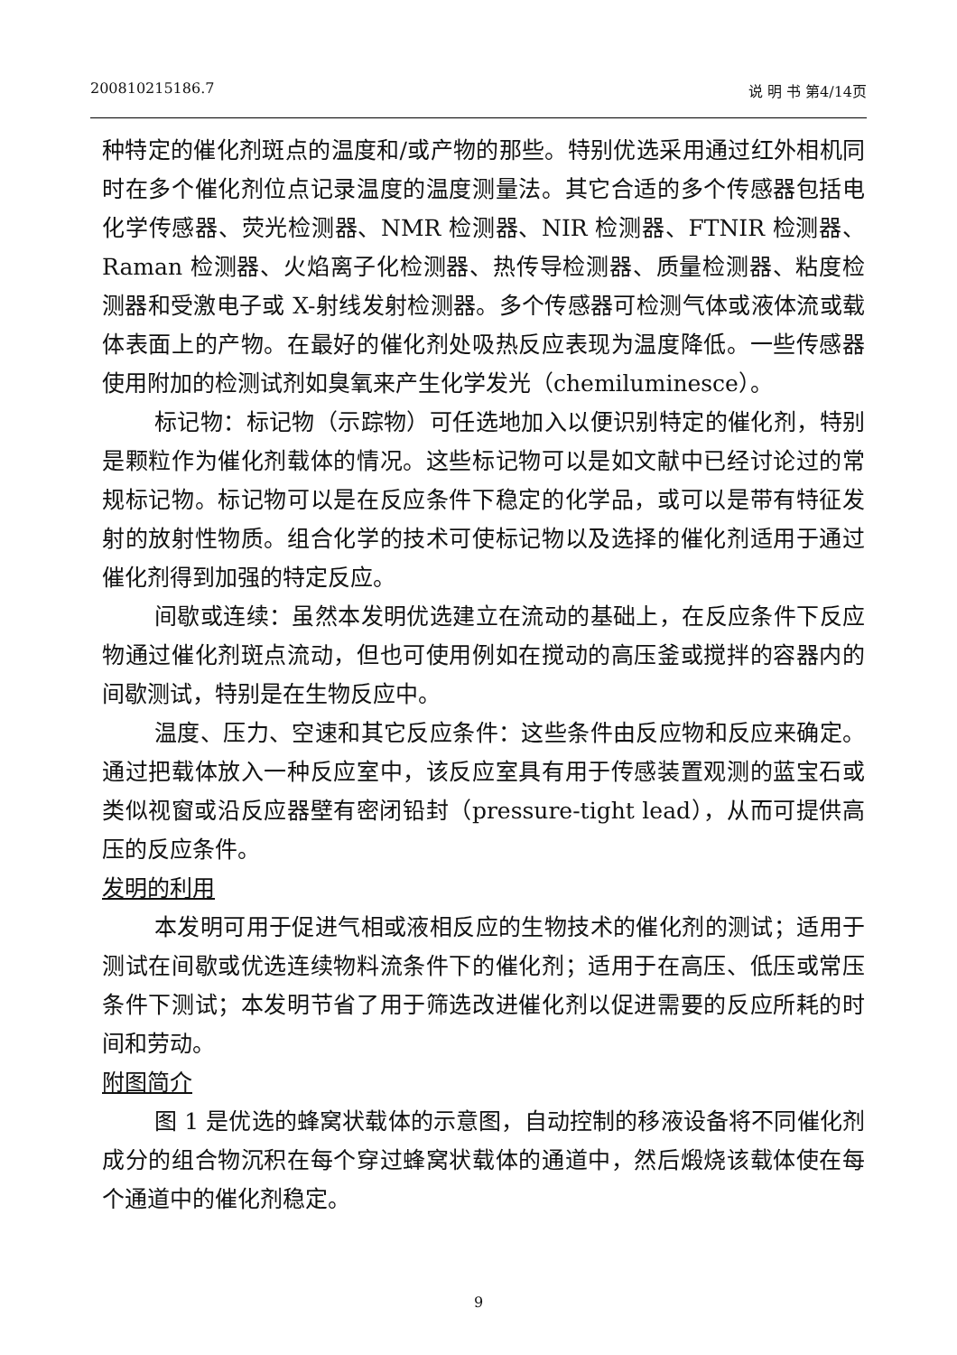200810215186.7 说 明 书 第4/14页
种特定的催化剂斑点的温度和/或产物的那些。特别优选采用通过红外相机同时在多个催化剂位点记录温度的温度测量法。其它合适的多个传感器包括电化学传感器、荧光检测器、NMR 检测器、NIR 检测器、FTNIR 检测器、Raman 检测器、火焰离子化检测器、热传导检测器、质量检测器、粘度检测器和受激电子或 X-射线发射检测器。多个传感器可检测气体或液体流或载体表面上的产物。在最好的催化剂处吸热反应表现为温度降低。一些传感器使用附加的检测试剂如臭氧来产生化学发光（chemiluminesce）。
标记物：标记物（示踪物）可任选地加入以便识别特定的催化剂，特别是颗粒作为催化剂载体的情况。这些标记物可以是如文献中已经讨论过的常规标记物。标记物可以是在反应条件下稳定的化学品，或可以是带有特征发射的放射性物质。组合化学的技术可使标记物以及选择的催化剂适用于通过催化剂得到加强的特定反应。
间歇或连续：虽然本发明优选建立在流动的基础上，在反应条件下反应物通过催化剂斑点流动，但也可使用例如在搅动的高压釜或搅拌的容器内的间歇测试，特别是在生物反应中。
温度、压力、空速和其它反应条件：这些条件由反应物和反应来确定。通过把载体放入一种反应室中，该反应室具有用于传感装置观测的蓝宝石或类似视窗或沿反应器壁有密闭铅封（pressure-tight lead），从而可提供高压的反应条件。
发明的利用
本发明可用于促进气相或液相反应的生物技术的催化剂的测试；适用于测试在间歇或优选连续物料流条件下的催化剂；适用于在高压、低压或常压条件下测试；本发明节省了用于筛选改进催化剂以促进需要的反应所耗的时间和劳动。
附图简介
图 1 是优选的蜂窝状载体的示意图，自动控制的移液设备将不同催化剂成分的组合物沉积在每个穿过蜂窝状载体的通道中，然后煅烧该载体使在每个通道中的催化剂稳定。
9